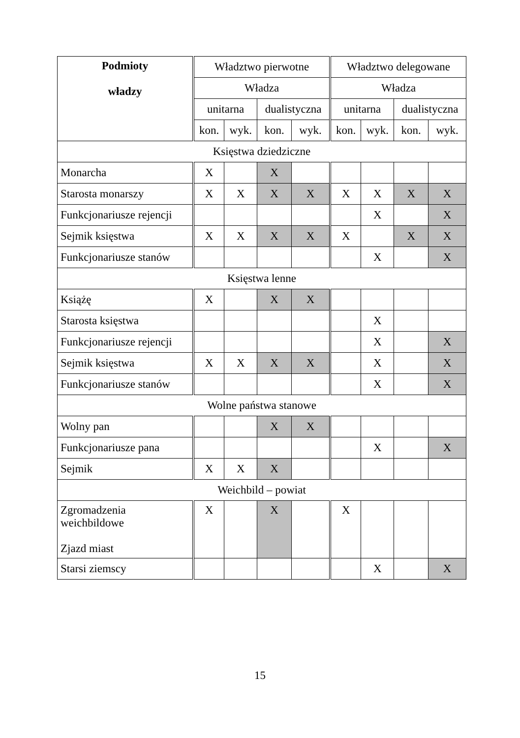| Podmioty władzy | Władztwo pierwotne | | | | Władztwo delegowane | | | |
| --- | --- | --- | --- | --- | --- | --- | --- | --- |
| | Władza | | | | Władza | | | |
| | unitarna | | dualistyczna | | unitarna | | dualistyczna | |
| | kon. | wyk. | kon. | wyk. | kon. | wyk. | kon. | wyk. |
| Księstwa dziedziczne | | | | | | | | |
| Monarcha | X | | X | | | | | |
| Starosta monarszy | X | X | X | X | X | X | X | X |
| Funkcjonariusze rejencji | | | | | | X | | X |
| Sejmik księstwa | X | X | X | X | X | | X | X |
| Funkcjonariusze stanów | | | | | | X | | X |
| Księstwa lenne | | | | | | | | |
| Książę | X | | X | X | | | | |
| Starosta księstwa | | | | | | X | | |
| Funkcjonariusze rejencji | | | | | | X | | X |
| Sejmik księstwa | X | X | X | X | | X | | X |
| Funkcjonariusze stanów | | | | | | X | | X |
| Wolne państwa stanowe | | | | | | | | |
| Wolny pan | | | X | X | | | | |
| Funkcjonariusze pana | | | | | | X | | X |
| Sejmik | X | X | X | | | | | |
| Weichbild – powiat | | | | | | | | |
| Zgromadzenia weichbildowe Zjazd miast | X | | X | | X | | | |
| Starsi ziemscy | | | | | | X | | X |
15